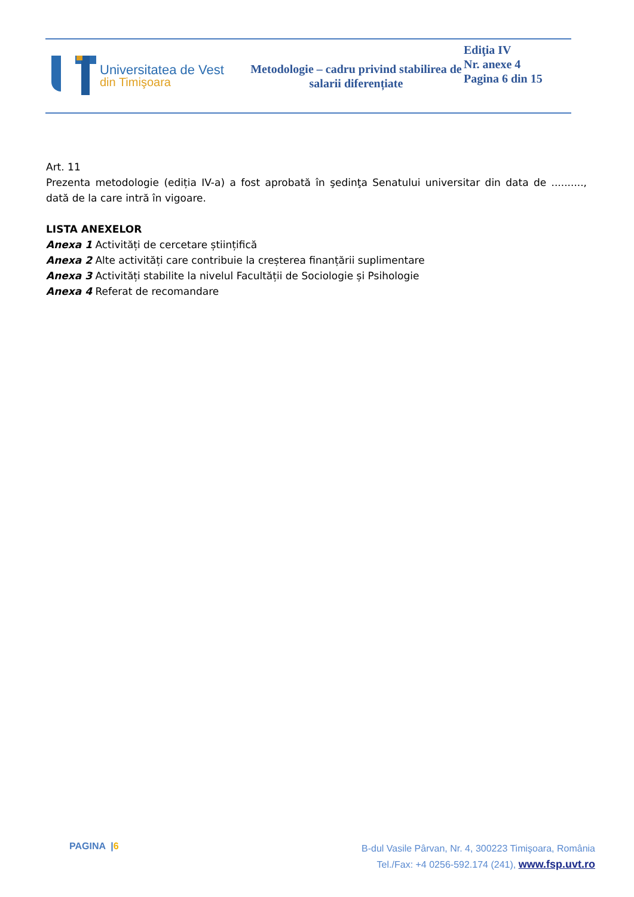Universitatea de Vest
din Timişoara
Metodologie – cadru privind stabilirea de salarii diferențiate
Ediţia IV
Nr. anexe 4
Pagina 6 din 15
Art. 11
Prezenta metodologie (ediția IV-a) a fost aprobată în şedinţa Senatului universitar din data de .........., dată de la care intră în vigoare.
LISTA ANEXELOR
Anexa 1 Activități de cercetare științifică
Anexa 2 Alte activități care contribuie la creșterea finanțării suplimentare
Anexa 3 Activități stabilite la nivelul Facultății de Sociologie și Psihologie
Anexa 4 Referat de recomandare
PAGINA |6
B-dul Vasile Pârvan, Nr. 4, 300223 Timişoara, România
Tel./Fax: +4 0256-592.174 (241), www.fsp.uvt.ro